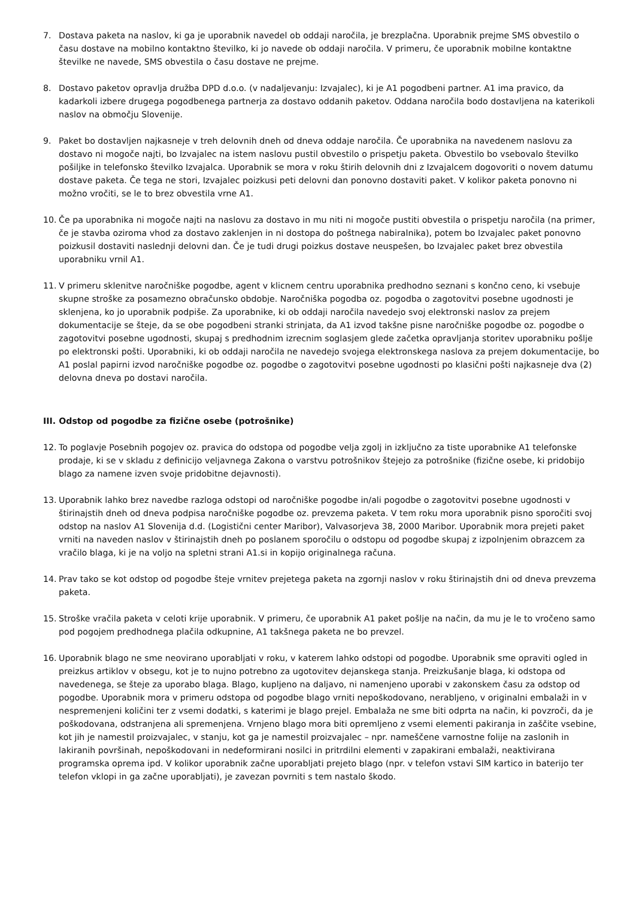7. Dostava paketa na naslov, ki ga je uporabnik navedel ob oddaji naročila, je brezplačna. Uporabnik prejme SMS obvestilo o času dostave na mobilno kontaktno številko, ki jo navede ob oddaji naročila. V primeru, če uporabnik mobilne kontaktne številke ne navede, SMS obvestila o času dostave ne prejme.
8. Dostavo paketov opravlja družba DPD d.o.o. (v nadaljevanju: Izvajalec), ki je A1 pogodbeni partner. A1 ima pravico, da kadarkoli izbere drugega pogodbenega partnerja za dostavo oddanih paketov. Oddana naročila bodo dostavljena na katerikoli naslov na območju Slovenije.
9. Paket bo dostavljen najkasneje v treh delovnih dneh od dneva oddaje naročila. Če uporabnika na navedenem naslovu za dostavo ni mogoče najti, bo Izvajalec na istem naslovu pustil obvestilo o prispetju paketa. Obvestilo bo vsebovalo številko pošiljke in telefonsko številko Izvajalca. Uporabnik se mora v roku štirih delovnih dni z Izvajalcem dogovoriti o novem datumu dostave paketa. Če tega ne stori, Izvajalec poizkusi peti delovni dan ponovno dostaviti paket. V kolikor paketa ponovno ni možno vročiti, se le to brez obvestila vrne A1.
10. Če pa uporabnika ni mogoče najti na naslovu za dostavo in mu niti ni mogoče pustiti obvestila o prispetju naročila (na primer, če je stavba oziroma vhod za dostavo zaklenjen in ni dostopa do poštnega nabiralnika), potem bo Izvajalec paket ponovno poizkusil dostaviti naslednji delovni dan. Če je tudi drugi poizkus dostave neuspešen, bo Izvajalec paket brez obvestila uporabniku vrnil A1.
11. V primeru sklenitve naročniške pogodbe, agent v klicnem centru uporabnika predhodno seznani s končno ceno, ki vsebuje skupne stroške za posamezno obračunsko obdobje. Naročniška pogodba oz. pogodba o zagotovitvi posebne ugodnosti je sklenjena, ko jo uporabnik podpiše. Za uporabnike, ki ob oddaji naročila navedejo svoj elektronski naslov za prejem dokumentacije se šteje, da se obe pogodbeni stranki strinjata, da A1 izvod takšne pisne naročniške pogodbe oz. pogodbe o zagotovitvi posebne ugodnosti, skupaj s predhodnim izrecnim soglasjem glede začetka opravljanja storitev uporabniku pošlje po elektronski pošti. Uporabniki, ki ob oddaji naročila ne navedejo svojega elektronskega naslova za prejem dokumentacije, bo A1 poslal papirni izvod naročniške pogodbe oz. pogodbe o zagotovitvi posebne ugodnosti po klasični pošti najkasneje dva (2) delovna dneva po dostavi naročila.
III. Odstop od pogodbe za fizične osebe (potrošnike)
12. To poglavje Posebnih pogojev oz. pravica do odstopa od pogodbe velja zgolj in izključno za tiste uporabnike A1 telefonske prodaje, ki se v skladu z definicijo veljavnega Zakona o varstvu potrošnikov štejejo za potrošnike (fizične osebe, ki pridobijo blago za namene izven svoje pridobitne dejavnosti).
13. Uporabnik lahko brez navedbe razloga odstopi od naročniške pogodbe in/ali pogodbe o zagotovitvi posebne ugodnosti v štirinajstih dneh od dneva podpisa naročniške pogodbe oz. prevzema paketa. V tem roku mora uporabnik pisno sporočiti svoj odstop na naslov A1 Slovenija d.d. (Logistični center Maribor), Valvasorjeva 38, 2000 Maribor. Uporabnik mora prejeti paket vrniti na naveden naslov v štirinajstih dneh po poslanem sporočilu o odstopu od pogodbe skupaj z izpolnjenim obrazcem za vračilo blaga, ki je na voljo na spletni strani A1.si in kopijo originalnega računa.
14. Prav tako se kot odstop od pogodbe šteje vrnitev prejetega paketa na zgornji naslov v roku štirinajstih dni od dneva prevzema paketa.
15. Stroške vračila paketa v celoti krije uporabnik. V primeru, če uporabnik A1 paket pošlje na način, da mu je le to vročeno samo pod pogojem predhodnega plačila odkupnine, A1 takšnega paketa ne bo prevzel.
16. Uporabnik blago ne sme neovirano uporabljati v roku, v katerem lahko odstopi od pogodbe. Uporabnik sme opraviti ogled in preizkus artiklov v obsegu, kot je to nujno potrebno za ugotovitev dejanskega stanja. Preizkušanje blaga, ki odstopa od navedenega, se šteje za uporabo blaga. Blago, kupljeno na daljavo, ni namenjeno uporabi v zakonskem času za odstop od pogodbe. Uporabnik mora v primeru odstopa od pogodbe blago vrniti nepoškodovano, nerabljeno, v originalni embalaži in v nespremenjeni količini ter z vsemi dodatki, s katerimi je blago prejel. Embalaža ne sme biti odprta na način, ki povzroči, da je poškodovana, odstranjena ali spremenjena. Vrnjeno blago mora biti opremljeno z vsemi elementi pakiranja in zaščite vsebine, kot jih je namestil proizvajalec, v stanju, kot ga je namestil proizvajalec – npr. nameščene varnostne folije na zaslonih in lakiranih površinah, nepoškodovani in nedeformirani nosilci in pritrdilni elementi v zapakirani embalaži, neaktivirana programska oprema ipd. V kolikor uporabnik začne uporabljati prejeto blago (npr. v telefon vstavi SIM kartico in baterijo ter telefon vklopi in ga začne uporabljati), je zavezan povrniti s tem nastalo škodo.